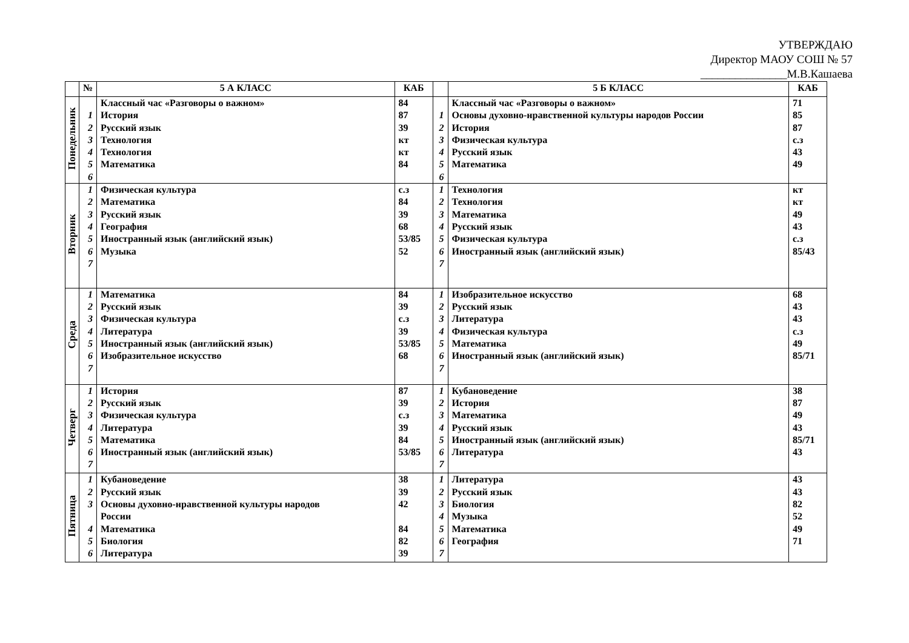УТВЕРЖДАЮ
Директор МАОУ СОШ № 57
_______________М.В.Кашаева
| | № | 5 А КЛАСС | КАБ | | 5 Б КЛАСС | КАБ |
| --- | --- | --- | --- | --- | --- | --- |
| Понедельник | | Классный час «Разговоры о важном» | 84 | | Классный час «Разговоры о важном» | 71 |
| | 1 | История | 87 | 1 | Основы духовно-нравственной культуры народов России | 85 |
| | 2 | Русский язык | 39 | 2 | История | 87 |
| | 3 | Технология | кт | 3 | Физическая культура | с.з |
| | 4 | Технология | кт | 4 | Русский язык | 43 |
| | 5 | Математика | 84 | 5 | Математика | 49 |
| | 6 | | | 6 | | |
| Вторник | 1 | Физическая культура | с.з | 1 | Технология | кт |
| | 2 | Математика | 84 | 2 | Технология | кт |
| | 3 | Русский язык | 39 | 3 | Математика | 49 |
| | 4 | География | 68 | 4 | Русский язык | 43 |
| | 5 | Иностранный язык (английский язык) | 53/85 | 5 | Физическая культура | с.з |
| | 6 | Музыка | 52 | 6 | Иностранный язык (английский язык) | 85/43 |
| | 7 | | | 7 | | |
| Среда | 1 | Математика | 84 | 1 | Изобразительное искусство | 68 |
| | 2 | Русский язык | 39 | 2 | Русский язык | 43 |
| | 3 | Физическая культура | с.з | 3 | Литература | 43 |
| | 4 | Литература | 39 | 4 | Физическая культура | с.з |
| | 5 | Иностранный язык (английский язык) | 53/85 | 5 | Математика | 49 |
| | 6 | Изобразительное искусство | 68 | 6 | Иностранный язык (английский язык) | 85/71 |
| | 7 | | | 7 | | |
| Четверг | 1 | История | 87 | 1 | Кубановедение | 38 |
| | 2 | Русский язык | 39 | 2 | История | 87 |
| | 3 | Физическая культура | с.з | 3 | Математика | 49 |
| | 4 | Литература | 39 | 4 | Русский язык | 43 |
| | 5 | Математика | 84 | 5 | Иностранный язык (английский язык) | 85/71 |
| | 6 | Иностранный язык (английский язык) | 53/85 | 6 | Литература | 43 |
| | 7 | | | 7 | | |
| Пятница | 1 | Кубановедение | 38 | 1 | Литература | 43 |
| | 2 | Русский язык | 39 | 2 | Русский язык | 43 |
| | 3 | Основы духовно-нравственной культуры народов | 42 | 3 | Биология | 82 |
| | | России | | 4 | Музыка | 52 |
| | 4 | Математика | 84 | 5 | Математика | 49 |
| | 5 | Биология | 82 | 6 | География | 71 |
| | 6 | Литература | 39 | 7 | | |